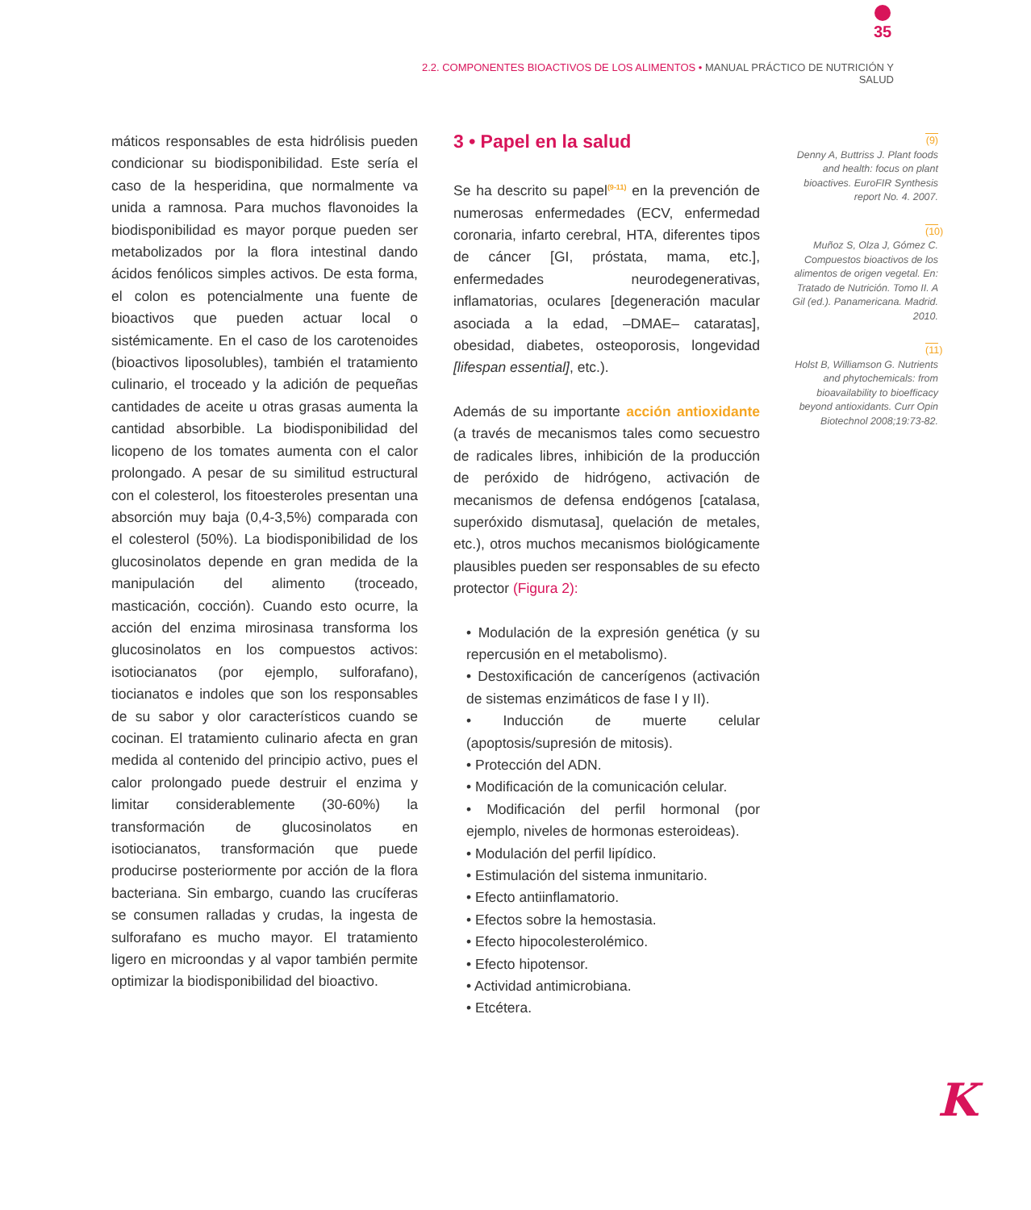35
2.2. COMPONENTES BIOACTIVOS DE LOS ALIMENTOS • MANUAL PRÁCTICO DE NUTRICIÓN Y SALUD
máticos responsables de esta hidrólisis pueden condicionar su biodisponibilidad. Este sería el caso de la hesperidina, que normalmente va unida a ramnosa. Para muchos flavonoides la biodisponibilidad es mayor porque pueden ser metabolizados por la flora intestinal dando ácidos fenólicos simples activos. De esta forma, el colon es potencialmente una fuente de bioactivos que pueden actuar local o sistémicamente. En el caso de los carotenoides (bioactivos liposolubles), también el tratamiento culinario, el troceado y la adición de pequeñas cantidades de aceite u otras grasas aumenta la cantidad absorbible. La biodisponibilidad del licopeno de los tomates aumenta con el calor prolongado. A pesar de su similitud estructural con el colesterol, los fitoesteroles presentan una absorción muy baja (0,4-3,5%) comparada con el colesterol (50%). La biodisponibilidad de los glucosinolatos depende en gran medida de la manipulación del alimento (troceado, masticación, cocción). Cuando esto ocurre, la acción del enzima mirosinasa transforma los glucosinolatos en los compuestos activos: isotiocianatos (por ejemplo, sulforafano), tiocianatos e indoles que son los responsables de su sabor y olor característicos cuando se cocinan. El tratamiento culinario afecta en gran medida al contenido del principio activo, pues el calor prolongado puede destruir el enzima y limitar considerablemente (30-60%) la transformación de glucosinolatos en isotiocianatos, transformación que puede producirse posteriormente por acción de la flora bacteriana. Sin embargo, cuando las crucíferas se consumen ralladas y crudas, la ingesta de sulforafano es mucho mayor. El tratamiento ligero en microondas y al vapor también permite optimizar la biodisponibilidad del bioactivo.
3 • Papel en la salud
Se ha descrito su papel<sup>(9-11)</sup> en la prevención de numerosas enfermedades (ECV, enfermedad coronaria, infarto cerebral, HTA, diferentes tipos de cáncer [GI, próstata, mama, etc.], enfermedades neurodegenerativas, inflamatorias, oculares [degeneración macular asociada a la edad, –DMAE– cataratas], obesidad, diabetes, osteoporosis, longevidad [lifespan essential], etc.).
Además de su importante acción antioxidante (a través de mecanismos tales como secuestro de radicales libres, inhibición de la producción de peróxido de hidrógeno, activación de mecanismos de defensa endógenos [catalasa, superóxido dismutasa], quelación de metales, etc.), otros muchos mecanismos biológicamente plausibles pueden ser responsables de su efecto protector (Figura 2):
• Modulación de la expresión genética (y su repercusión en el metabolismo).
• Destoxificación de cancerígenos (activación de sistemas enzimáticos de fase I y II).
• Inducción de muerte celular (apoptosis/supresión de mitosis).
• Protección del ADN.
• Modificación de la comunicación celular.
• Modificación del perfil hormonal (por ejemplo, niveles de hormonas esteroideas).
• Modulación del perfil lipídico.
• Estimulación del sistema inmunitario.
• Efecto antiinflamatorio.
• Efectos sobre la hemostasia.
• Efecto hipocolesterolémico.
• Efecto hipotensor.
• Actividad antimicrobiana.
• Etcétera.
(9)
Denny A, Buttriss J. Plant foods and health: focus on plant bioactives. EuroFIR Synthesis report No. 4. 2007.
(10)
Muñoz S, Olza J, Gómez C. Compuestos bioactivos de los alimentos de origen vegetal. En: Tratado de Nutrición. Tomo II. A Gil (ed.). Panamericana. Madrid. 2010.
(11)
Holst B, Williamson G. Nutrients and phytochemicals: from bioavailability to bioefficacy beyond antioxidants. Curr Opin Biotechnol 2008;19:73-82.
K